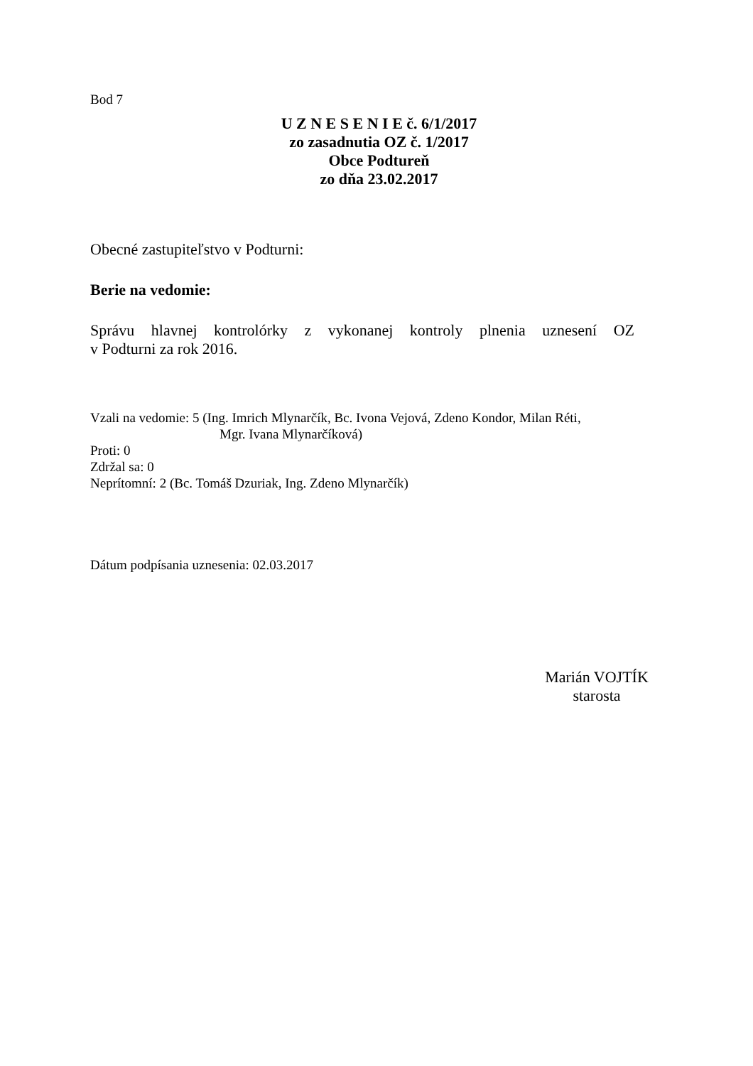Bod 7
U Z N E S E N I E č. 6/1/2017
zo zasadnutia OZ č. 1/2017
Obce Podtureň
zo dňa 23.02.2017
Obecné zastupiteľstvo v Podturni:
Berie na vedomie:
Správu hlavnej kontrolórky z vykonanej kontroly plnenia uznesení OZ
v Podturni za rok 2016.
Vzali na vedomie: 5 (Ing. Imrich Mlynarčík, Bc. Ivona Vejová, Zdeno Kondor, Milan Réti,
Mgr. Ivana Mlynarčíková)
Proti: 0
Zdržal sa: 0
Neprítomní: 2 (Bc. Tomáš Dzuriak, Ing. Zdeno Mlynarčík)
Dátum podpísania uznesenia: 02.03.2017
Marián VOJTÍK
starosta